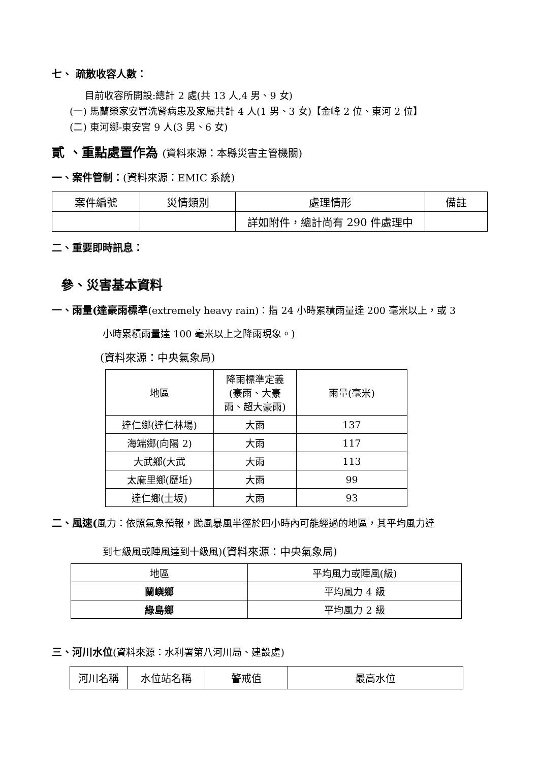七、 疏散收容人數：
目前收容所開設:總計 2 處(共 13 人,4 男、9 女)
(一) 馬蘭榮家安置洗腎病患及家屬共計 4 人(1 男、3 女)【金峰 2 位、東河 2 位】
(二) 東河鄉-東安宮 9 人(3 男、6 女)
貳 、重點處置作為 (資料來源：本縣災害主管機關)
一、案件管制：(資料來源：EMIC 系統)
| 案件編號 | 災情類別 | 處理情形 | 備註 |
| --- | --- | --- | --- |
| | | 詳如附件，總計尚有 290 件處理中 | |
二、重要即時訊息：
參、災害基本資料
一、雨量(達豪雨標準(extremely heavy rain)：指 24 小時累積雨量達 200 毫米以上，或 3
小時累積雨量達 100 毫米以上之降雨現象。)
(資料來源：中央氣象局)
| 地區 | 降雨標準定義 (豪雨、大豪 雨、超大豪雨) | 雨量(毫米) |
| 達仁鄉(達仁林場) | 大雨 | 137 |
| 海端鄉(向陽 2) | 大雨 | 117 |
| 大武鄉(大武 | 大雨 | 113 |
| 太麻里鄉(歷坵) | 大雨 | 99 |
| 達仁鄉(土坂) | 大雨 | 93 |
二、風速(風力：依照氣象預報，颱風暴風半徑於四小時內可能經過的地區，其平均風力達
到七級風或陣風達到十級風)(資料來源：中央氣象局)
| 地區 | 平均風力或陣風(級) |
| 蘭嶼鄉 | 平均風力 4 級 |
| 綠島鄉 | 平均風力 2 級 |
三、河川水位(資料來源：水利署第八河川局、建設處)
| 河川名稱 | 水位站名稱 | 警戒值 | 最高水位 |